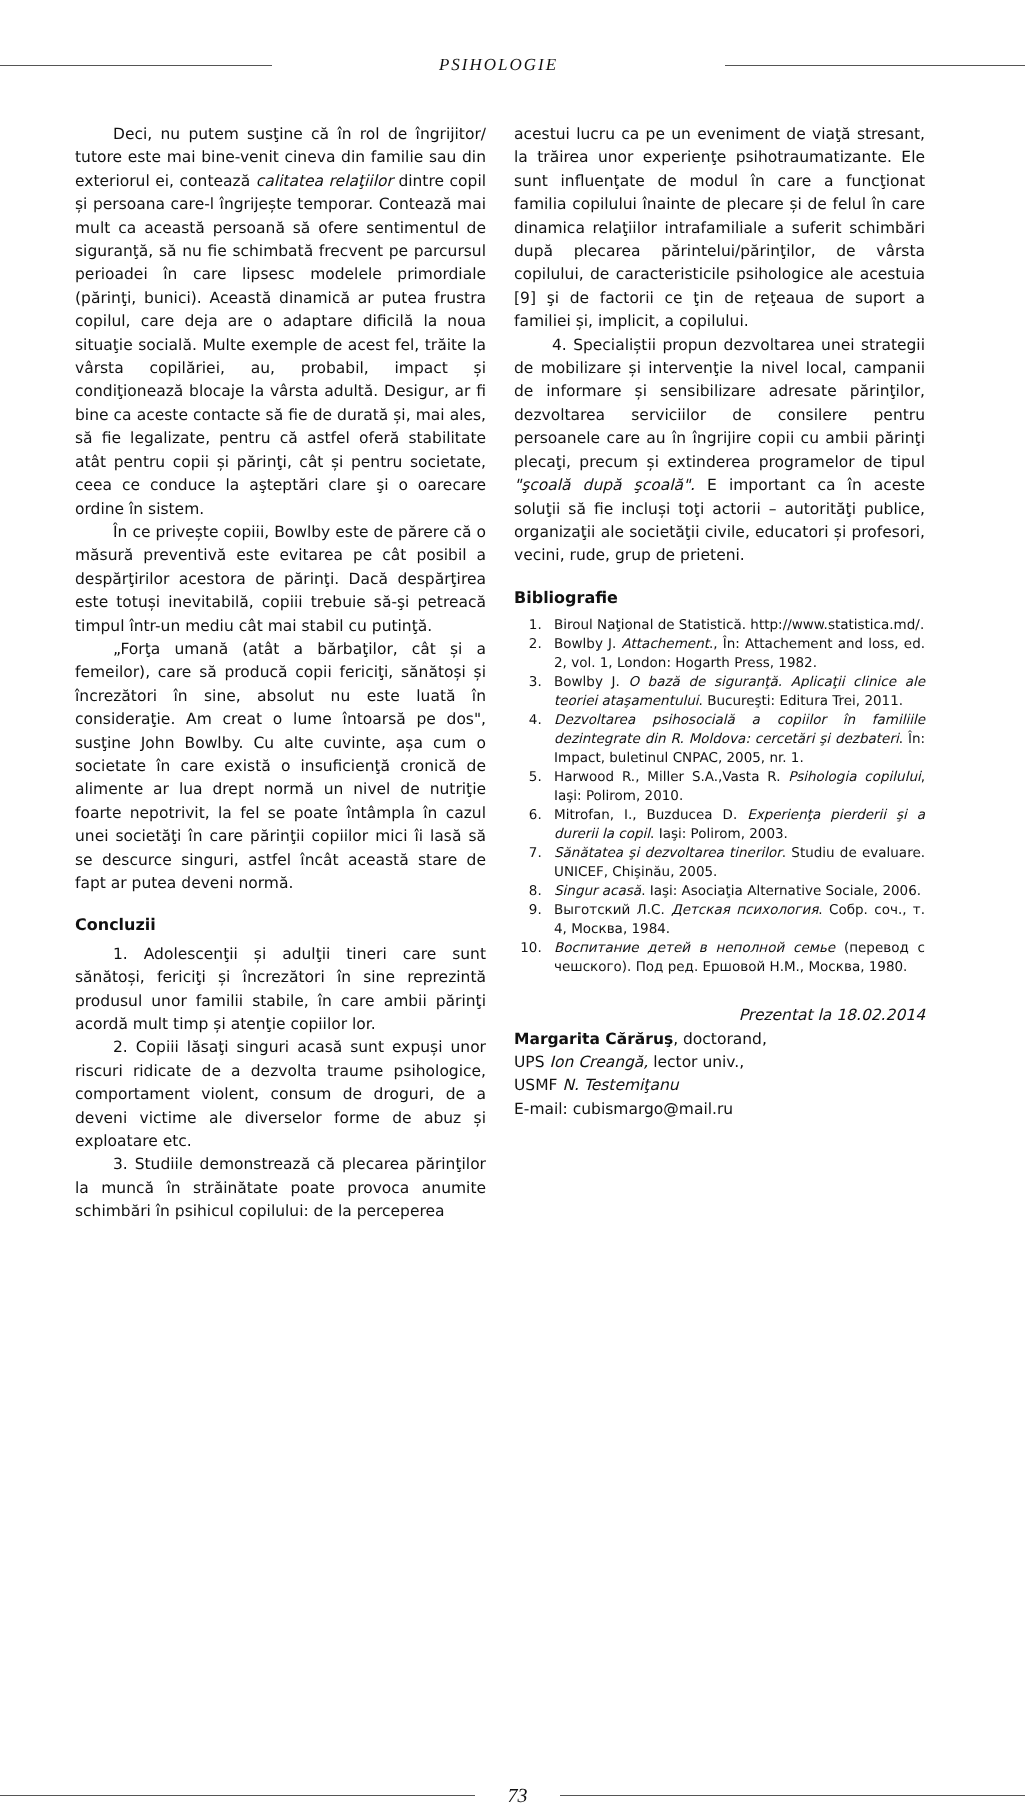PSIHOLOGIE
Deci, nu putem susţine că în rol de îngrijitor/ tutore este mai bine-venit cineva din familie sau din exteriorul ei, contează calitatea relaţiilor dintre copil și persoana care-l îngrijește temporar. Contează mai mult ca această persoană să ofere sentimentul de siguranţă, să nu fie schimbată frecvent pe parcursul perioadei în care lipsesc modelele primordiale (părinţi, bunici). Această dinamică ar putea frustra copilul, care deja are o adaptare dificilă la noua situaţie socială. Multe exemple de acest fel, trăite la vârsta copilăriei, au, probabil, impact și condiţionează blocaje la vârsta adultă. Desigur, ar fi bine ca aceste contacte să fie de durată și, mai ales, să fie legalizate, pentru că astfel oferă stabilitate atât pentru copii și părinţi, cât și pentru societate, ceea ce conduce la aşteptări clare şi o oarecare ordine în sistem.
În ce privește copiii, Bowlby este de părere că o măsură preventivă este evitarea pe cât posibil a despărţirilor acestora de părinţi. Dacă despărţirea este totuși inevitabilă, copiii trebuie să-şi petreacă timpul într-un mediu cât mai stabil cu putinţă.
„Forţa umană (atât a bărbaţilor, cât și a femeilor), care să producă copii fericiţi, sănătoși și încrezători în sine, absolut nu este luată în consideraţie. Am creat o lume întoarsă pe dos", susţine John Bowlby. Cu alte cuvinte, așa cum o societate în care există o insuficienţă cronică de alimente ar lua drept normă un nivel de nutriţie foarte nepotrivit, la fel se poate întâmpla în cazul unei societăţi în care părinţii copiilor mici îi lasă să se descurce singuri, astfel încât această stare de fapt ar putea deveni normă.
Concluzii
1. Adolescenţii și adulţii tineri care sunt sănătoși, fericiţi și încrezători în sine reprezintă produsul unor familii stabile, în care ambii părinţi acordă mult timp și atenţie copiilor lor.
2. Copiii lăsaţi singuri acasă sunt expuși unor riscuri ridicate de a dezvolta traume psihologice, comportament violent, consum de droguri, de a deveni victime ale diverselor forme de abuz și exploatare etc.
3. Studiile demonstrează că plecarea părinţilor la muncă în străinătate poate provoca anumite schimbări în psihicul copilului: de la perceperea
acestui lucru ca pe un eveniment de viaţă stresant, la trăirea unor experienţe psihotraumatizante. Ele sunt influenţate de modul în care a funcţionat familia copilului înainte de plecare și de felul în care dinamica relaţiilor intrafamiliale a suferit schimbări după plecarea părintelui/părinţilor, de vârsta copilului, de caracteristicile psihologice ale acestuia [9] şi de factorii ce ţin de reţeaua de suport a familiei și, implicit, a copilului.
4. Specialiștii propun dezvoltarea unei strategii de mobilizare și intervenţie la nivel local, campanii de informare și sensibilizare adresate părinţilor, dezvoltarea serviciilor de consilere pentru persoanele care au în îngrijire copii cu ambii părinţi plecaţi, precum și extinderea programelor de tipul "şcoală după şcoală". E important ca în aceste soluţii să fie incluși toţi actorii – autorităţi publice, organizaţii ale societăţii civile, educatori și profesori, vecini, rude, grup de prieteni.
Bibliografie
1. Biroul Naţional de Statistică. http://www.statistica.md/.
2. Bowlby J. Attachement., În: Attachement and loss, ed. 2, vol. 1, London: Hogarth Press, 1982.
3. Bowlby J. O bază de siguranţă. Aplicaţii clinice ale teoriei ataşamentului. Bucureşti: Editura Trei, 2011.
4. Dezvoltarea psihosocială a copiilor în familiile dezintegrate din R. Moldova: cercetări şi dezbateri. În: Impact, buletinul CNPAC, 2005, nr. 1.
5. Harwood R., Miller S.A.,Vasta R. Psihologia copilului, Iaşi: Polirom, 2010.
6. Mitrofan, I., Buzducea D. Experienţa pierderii şi a durerii la copil. Iaşi: Polirom, 2003.
7. Sănătatea şi dezvoltarea tinerilor. Studiu de evaluare. UNICEF, Chişinău, 2005.
8. Singur acasă. Iaşi: Asociaţia Alternative Sociale, 2006.
9. Выготский Л.С. Детская психология. Собр. соч., т. 4, Москва, 1984.
10. Воспитание детей в неполной семье (перевод с чешского). Под ред. Ершовой Н.М., Москва, 1980.
Prezentat la 18.02.2014
Margarita Cărăruş, doctorand,
UPS Ion Creangă, lector univ.,
USMF N. Testemiţanu
E-mail: cubismargo@mail.ru
73